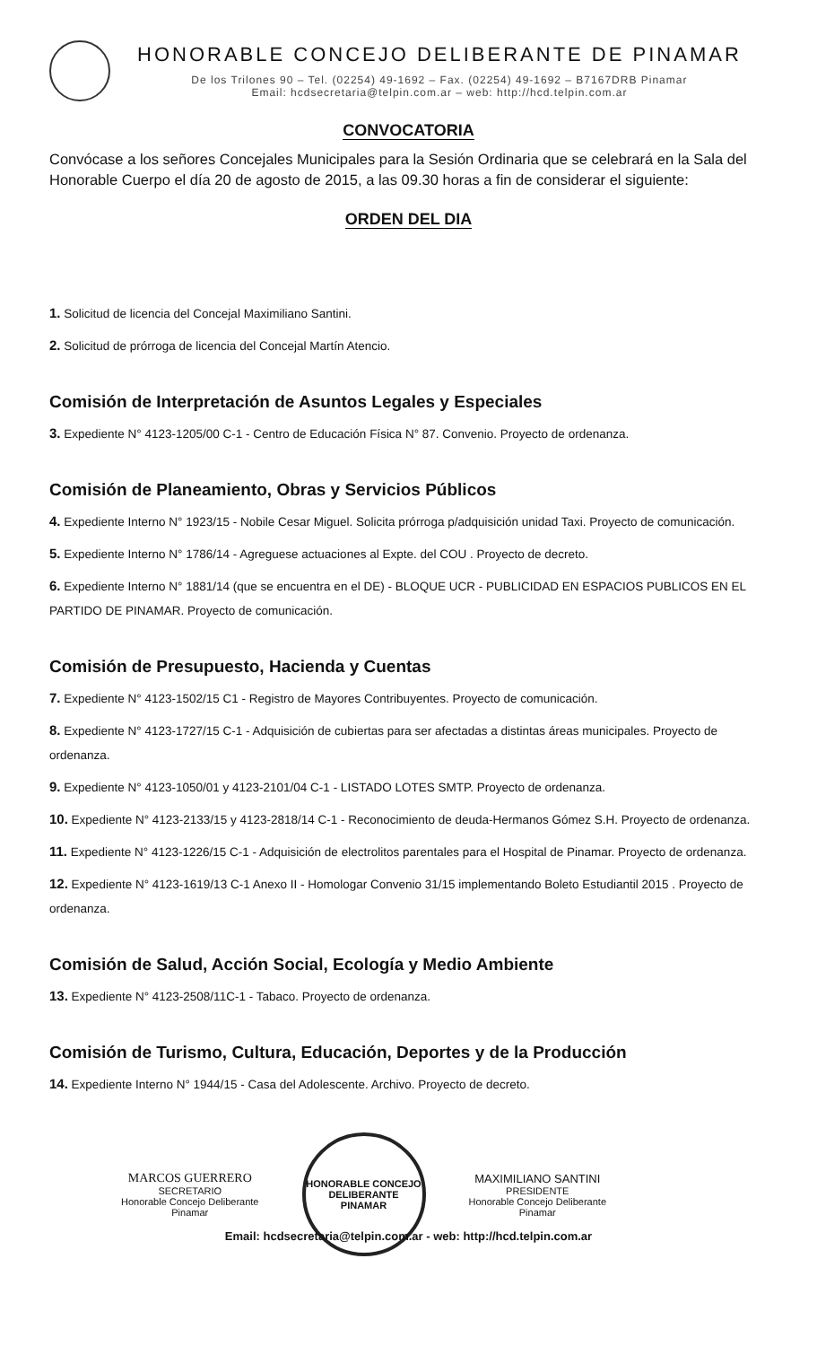HONORABLE CONCEJO DELIBERANTE DE PINAMAR
De los Trilones 90 – Tel. (02254) 49-1692 – Fax. (02254) 49-1692 – B7167DRB Pinamar
Email: hcdsecretaria@telpin.com.ar – web: http://hcd.telpin.com.ar
CONVOCATORIA
Convócase a los señores Concejales Municipales para la Sesión Ordinaria que se celebrará en la Sala del Honorable Cuerpo el día 20 de agosto de 2015, a las 09.30 horas a fin de considerar el siguiente:
ORDEN DEL DIA
1. Solicitud de licencia del Concejal Maximiliano Santini.
2. Solicitud de prórroga de licencia del Concejal Martín Atencio.
Comisión de Interpretación de Asuntos Legales y Especiales
3. Expediente N° 4123-1205/00 C-1 - Centro de Educación Física N° 87. Convenio. Proyecto de ordenanza.
Comisión de Planeamiento, Obras y Servicios Públicos
4. Expediente Interno N° 1923/15 - Nobile Cesar Miguel. Solicita prórroga p/adquisición unidad Taxi. Proyecto de comunicación.
5. Expediente Interno N° 1786/14 - Agreguese actuaciones al Expte. del COU . Proyecto de decreto.
6. Expediente Interno N° 1881/14 (que se encuentra en el DE) - BLOQUE UCR - PUBLICIDAD EN ESPACIOS PUBLICOS EN EL PARTIDO DE PINAMAR. Proyecto de comunicación.
Comisión de Presupuesto, Hacienda y Cuentas
7. Expediente N° 4123-1502/15 C1 - Registro de Mayores Contribuyentes. Proyecto de comunicación.
8. Expediente N° 4123-1727/15 C-1 - Adquisición de cubiertas para ser afectadas a distintas áreas municipales. Proyecto de ordenanza.
9. Expediente N° 4123-1050/01 y 4123-2101/04 C-1 - LISTADO LOTES SMTP. Proyecto de ordenanza.
10. Expediente N° 4123-2133/15 y 4123-2818/14 C-1 - Reconocimiento de deuda-Hermanos Gómez S.H. Proyecto de ordenanza.
11. Expediente N° 4123-1226/15 C-1 - Adquisición de electrolitos parentales para el Hospital de Pinamar. Proyecto de ordenanza.
12. Expediente N° 4123-1619/13 C-1 Anexo II - Homologar Convenio 31/15 implementando Boleto Estudiantil 2015 . Proyecto de ordenanza.
Comisión de Salud, Acción Social, Ecología y Medio Ambiente
13. Expediente N° 4123-2508/11C-1 - Tabaco. Proyecto de ordenanza.
Comisión de Turismo, Cultura, Educación, Deportes y de la Producción
14. Expediente Interno N° 1944/15 - Casa del Adolescente. Archivo. Proyecto de decreto.
MARCOS GUERRERO
SECRETARIO
Honorable Concejo Deliberante
Pinamar
HONORABLE CONCEJO DELIBERANTE PINAMAR
MAXIMILIANO SANTINI
PRESIDENTE
Honorable Concejo Deliberante
Pinamar
Email: hcdsecretaria@telpin.com.ar - web: http://hcd.telpin.com.ar